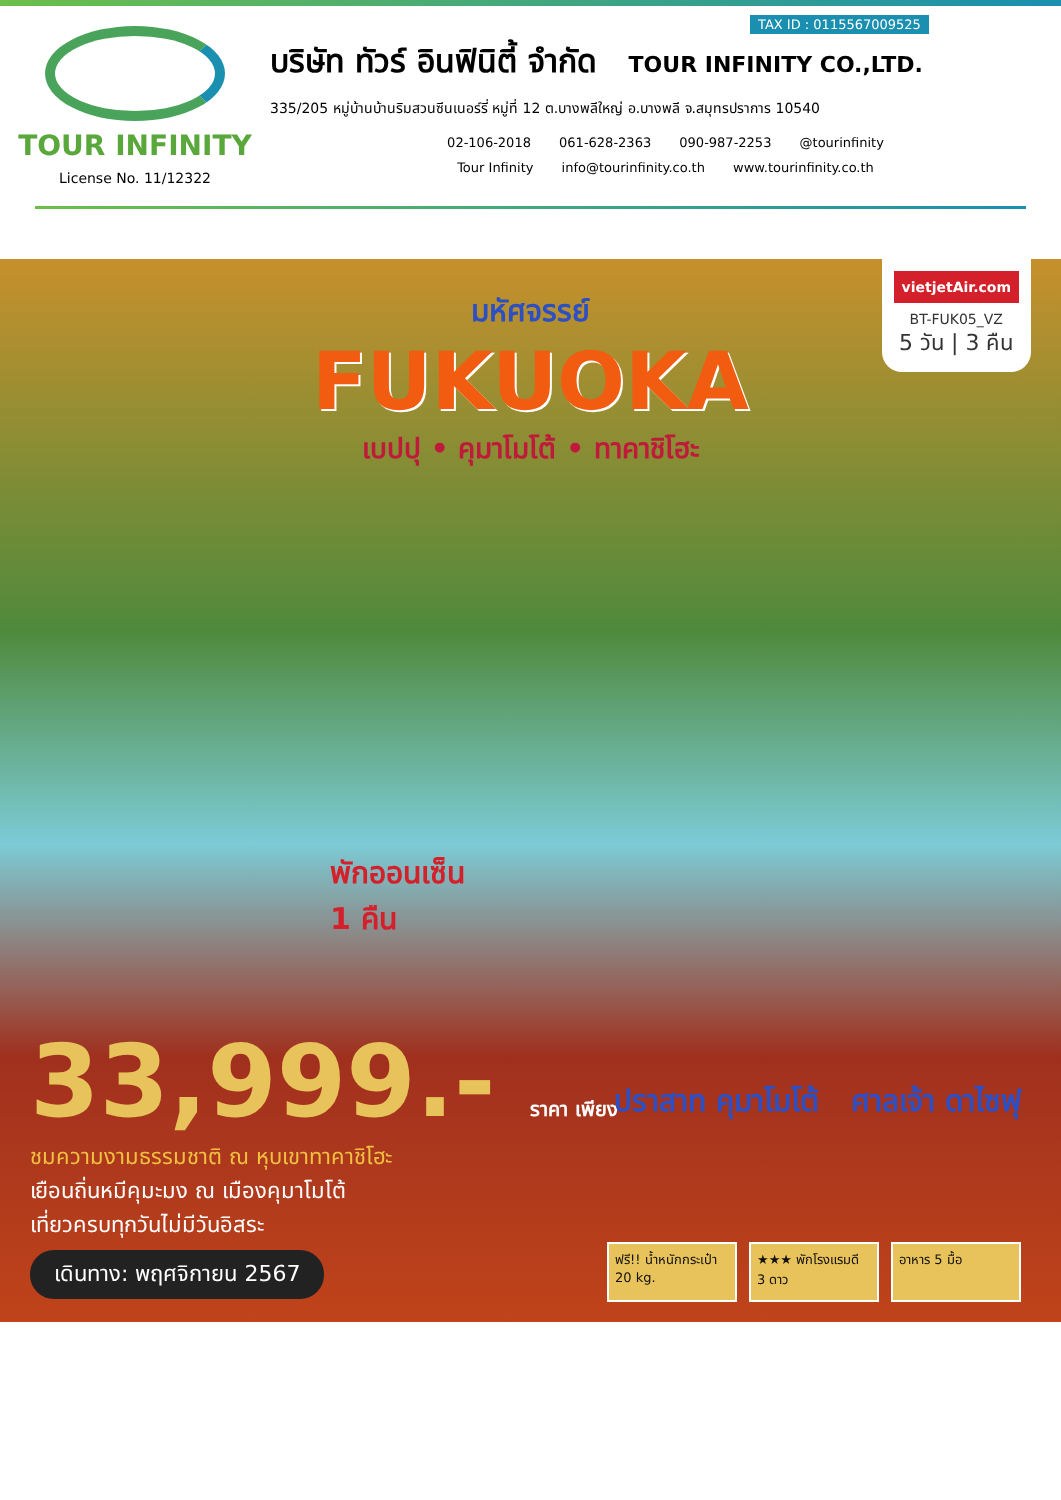TOUR INFINITY
License No. 11/12322
TAX ID : 0115567009525
บริษัท ทัวร์ อินฟินิตี้ จำกัด TOUR INFINITY CO.,LTD.
335/205 หมู่บ้านบ้านริมสวนซีนเนอร์รี่ หมู่ที่ 12 ต.บางพลีใหญ่ อ.บางพลี จ.สมุทรปราการ 10540
02-106-2018 061-628-2363 090-987-2253 @tourinfinity
Tour Infinity info@tourinfinity.co.th www.tourinfinity.co.th
vietjetAir.com
BT-FUK05_VZ
5 วัน | 3 คืน
มหัศจรรย์
FUKUOKA
เบปปุ • คุมาโมโต้ • ทาคาชิโฮะ
พักออนเซ็น
1 คืน
33,999.- ราคา เพียง
ชมความงามธรรมชาติ ณ หุบเขาทาคาชิโฮะ
เยือนถิ่นหมีคุมะมง ณ เมืองคุมาโมโต้
เที่ยวครบทุกวันไม่มีวันอิสระ
เดินทาง: พฤศจิกายน 2567
ปราสาท คุมาโมโต้ ศาลเจ้า ดาไซฟุ
ฟรี!! น้ำหนักกระเป๋า 20 kg.
★★★ พักโรงแรมดี 3 ดาว
อาหาร 5 มื้อ